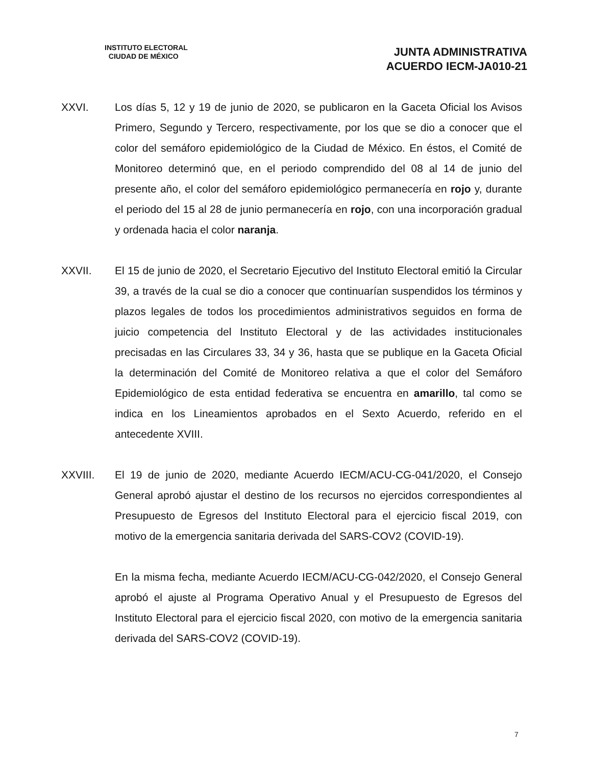INSTITUTO ELECTORAL
CIUDAD DE MÉXICO
JUNTA ADMINISTRATIVA
ACUERDO IECM-JA010-21
XXVI. Los días 5, 12 y 19 de junio de 2020, se publicaron en la Gaceta Oficial los Avisos Primero, Segundo y Tercero, respectivamente, por los que se dio a conocer que el color del semáforo epidemiológico de la Ciudad de México. En éstos, el Comité de Monitoreo determinó que, en el periodo comprendido del 08 al 14 de junio del presente año, el color del semáforo epidemiológico permanecería en rojo y, durante el periodo del 15 al 28 de junio permanecería en rojo, con una incorporación gradual y ordenada hacia el color naranja.
XXVII. El 15 de junio de 2020, el Secretario Ejecutivo del Instituto Electoral emitió la Circular 39, a través de la cual se dio a conocer que continuarían suspendidos los términos y plazos legales de todos los procedimientos administrativos seguidos en forma de juicio competencia del Instituto Electoral y de las actividades institucionales precisadas en las Circulares 33, 34 y 36, hasta que se publique en la Gaceta Oficial la determinación del Comité de Monitoreo relativa a que el color del Semáforo Epidemiológico de esta entidad federativa se encuentra en amarillo, tal como se indica en los Lineamientos aprobados en el Sexto Acuerdo, referido en el antecedente XVIII.
XXVIII. El 19 de junio de 2020, mediante Acuerdo IECM/ACU-CG-041/2020, el Consejo General aprobó ajustar el destino de los recursos no ejercidos correspondientes al Presupuesto de Egresos del Instituto Electoral para el ejercicio fiscal 2019, con motivo de la emergencia sanitaria derivada del SARS-COV2 (COVID-19).
En la misma fecha, mediante Acuerdo IECM/ACU-CG-042/2020, el Consejo General aprobó el ajuste al Programa Operativo Anual y el Presupuesto de Egresos del Instituto Electoral para el ejercicio fiscal 2020, con motivo de la emergencia sanitaria derivada del SARS-COV2 (COVID-19).
7